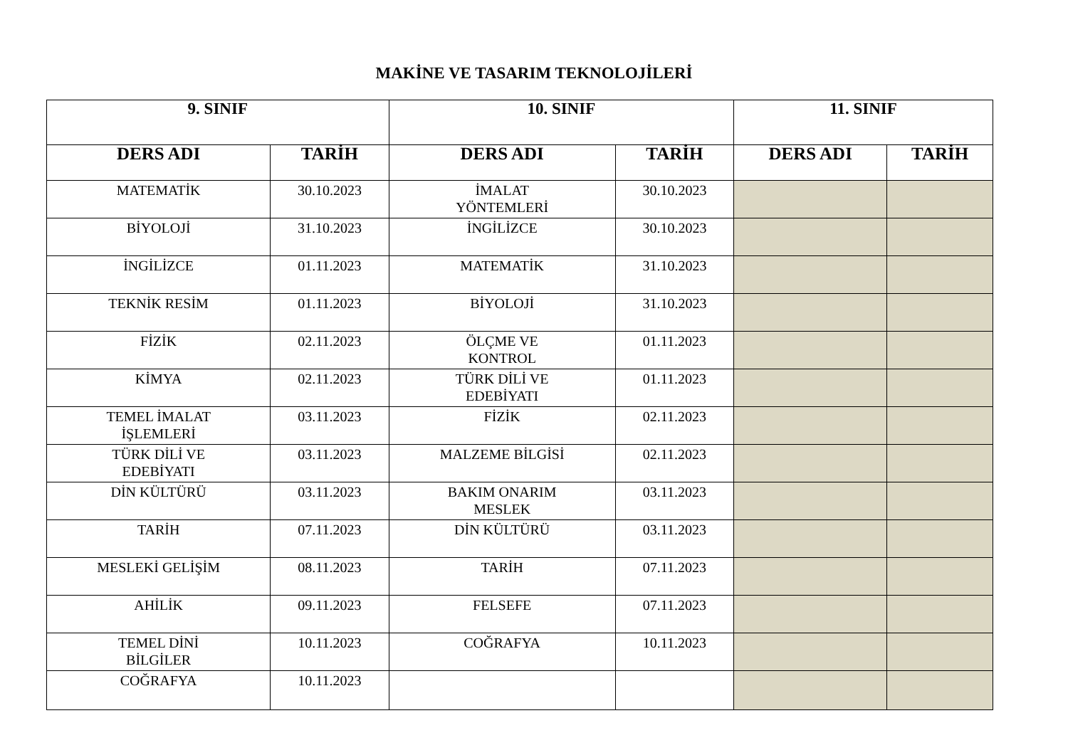MAKİNE VE TASARIM TEKNOLOJİLERİ
| 9. SINIF | | 10. SINIF | | 11. SINIF | |
| --- | --- | --- | --- | --- | --- |
| DERS ADI | TARİH | DERS ADI | TARİH | DERS ADI | TARİH |
| MATEMATİK | 30.10.2023 | İMALAT YÖNTEMLERİ | 30.10.2023 | | |
| BİYOLOJİ | 31.10.2023 | İNGİLİZCE | 30.10.2023 | | |
| İNGİLİZCE | 01.11.2023 | MATEMATİK | 31.10.2023 | | |
| TEKNİK RESİM | 01.11.2023 | BİYOLOJİ | 31.10.2023 | | |
| FİZİK | 02.11.2023 | ÖLÇME VE KONTROL | 01.11.2023 | | |
| KİMYA | 02.11.2023 | TÜRK DİLİ VE EDEBİYATI | 01.11.2023 | | |
| TEMEL İMALAT İŞLEMLERİ | 03.11.2023 | FİZİK | 02.11.2023 | | |
| TÜRK DİLİ VE EDEBİYATI | 03.11.2023 | MALZEME BİLGİSİ | 02.11.2023 | | |
| DİN KÜLTÜRÜ | 03.11.2023 | BAKIM ONARIM MESLEK | 03.11.2023 | | |
| TARİH | 07.11.2023 | DİN KÜLTÜRÜ | 03.11.2023 | | |
| MESLEKİ GELİŞİM | 08.11.2023 | TARİH | 07.11.2023 | | |
| AHİLİK | 09.11.2023 | FELSEFE | 07.11.2023 | | |
| TEMEL DİNİ BİLGİLER | 10.11.2023 | COĞRAFYA | 10.11.2023 | | |
| COĞRAFYA | 10.11.2023 | | | | |